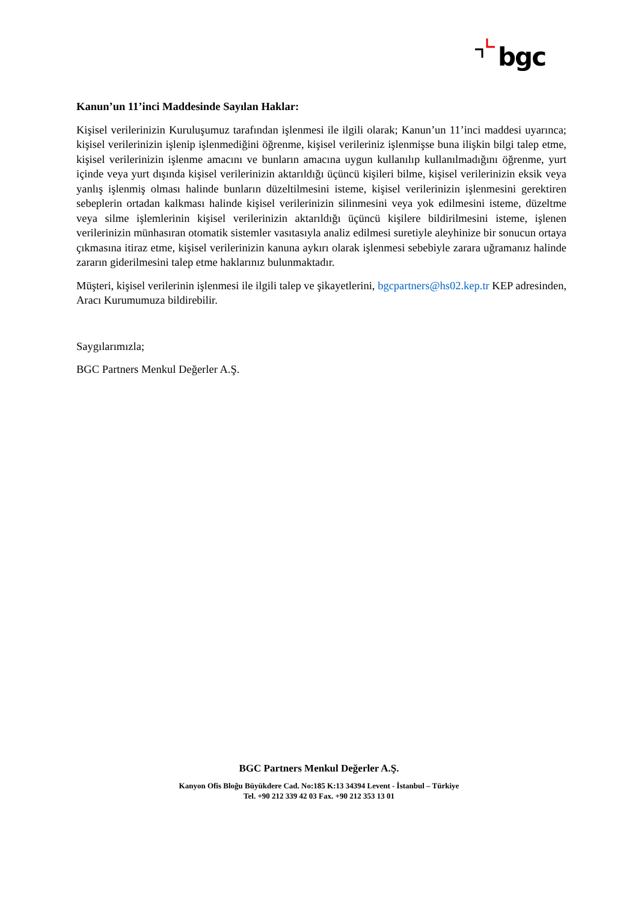bgc
Kanun’un 11’inci Maddesinde Sayılan Haklar:
Kişisel verilerinizin Kuruluşumuz tarafından işlenmesi ile ilgili olarak; Kanun’un 11’inci maddesi uyarınca; kişisel verilerinizin işlenip işlenmediğini öğrenme, kişisel verileriniz işlenmişse buna ilişkin bilgi talep etme, kişisel verilerinizin işlenme amacını ve bunların amacına uygun kullanılıp kullanılmadığını öğrenme, yurt içinde veya yurt dışında kişisel verilerinizin aktarıldığı üçüncü kişileri bilme, kişisel verilerinizin eksik veya yanlış işlenmiş olması halinde bunların düzeltilmesini isteme, kişisel verilerinizin işlenmesini gerektiren sebeplerin ortadan kalkması halinde kişisel verilerinizin silinmesini veya yok edilmesini isteme, düzeltme veya silme işlemlerinin kişisel verilerinizin aktarıldığı üçüncü kişilere bildirilmesini isteme, işlenen verilerinizin münhasıran otomatik sistemler vasıtasıyla analiz edilmesi suretiyle aleyhinize bir sonucun ortaya çıkmasına itiraz etme, kişisel verilerinizin kanuna aykırı olarak işlenmesi sebebiyle zarara uğramanız halinde zararın giderilmesini talep etme haklarınız bulunmaktadır.
Müşteri, kişisel verilerinin işlenmesi ile ilgili talep ve şikayetlerini, bgcpartners@hs02.kep.tr KEP adresinden, Aracı Kurumumuza bildirebilir.
Saygılarımızla;
BGC Partners Menkul Değerler A.Ş.
BGC Partners Menkul Değerler A.Ş.
Kanyon Ofis Bloğu Büyükdere Cad. No:185 K:13 34394 Levent - İstanbul – Türkiye
Tel. +90 212 339 42 03 Fax. +90 212 353 13 01